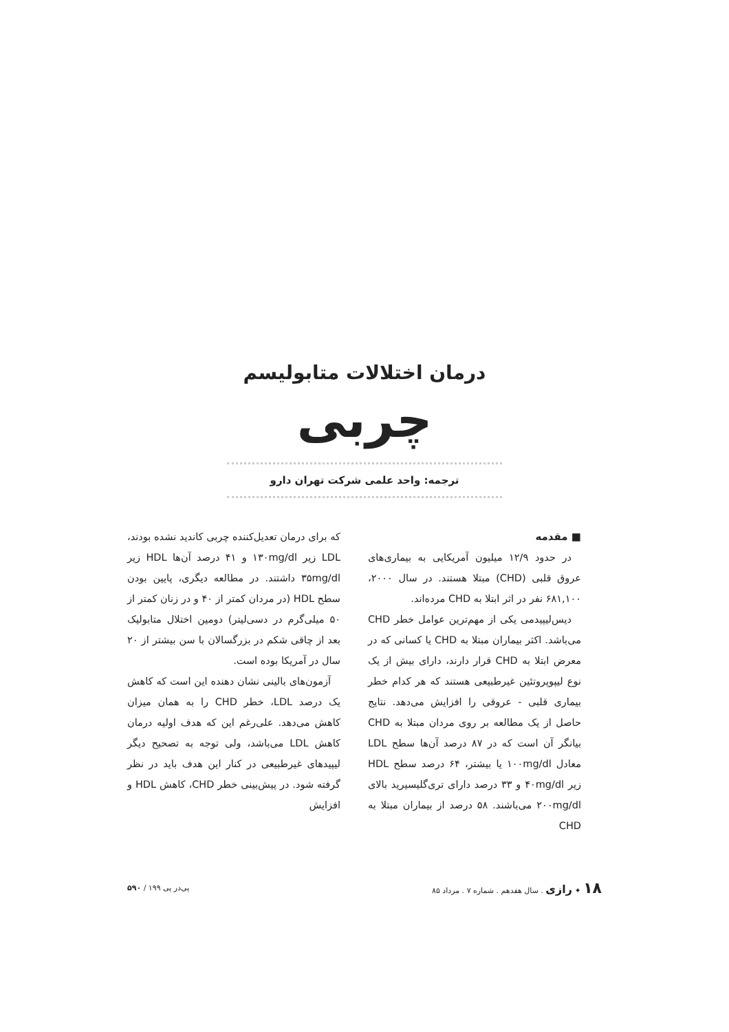درمان اختلالات متابولیسم
چربی
ترجمه: واحد علمی شرکت تهران دارو
■ مقدمه
در حدود ۱۲/۹ میلیون آمریکایی به بیماری‌های عروق قلبی (CHD) مبتلا هستند. در سال ۲۰۰۰، ۶۸۱,۱۰۰ نفر در اثر ابتلا به CHD مرده‌اند.
دیس‌لیپیدمی یکی از مهم‌ترین عوامل خطر CHD می‌باشد. اکثر بیماران مبتلا به CHD یا کسانی که در معرض ابتلا به CHD قرار دارند، دارای بیش از یک نوع لیپوپروتئین غیرطبیعی هستند که هر کدام خطر بیماری قلبی - عروقی را افزایش می‌دهد. نتایج حاصل از یک مطالعه بر روی مردان مبتلا به CHD بیانگر آن است که در ۸۷ درصد آن‌ها سطح LDL معادل ۱۰۰mg/dl یا بیشتر، ۶۴ درصد سطح HDL زیر ۴۰mg/dl و ۳۳ درصد دارای تری‌گلیسیرید بالای ۲۰۰mg/dl می‌باشند. ۵۸ درصد از بیماران مبتلا به CHD
که برای درمان تعدیل‌کننده چربی کاندید نشده بودند، LDL زیر ۱۳۰mg/dl و ۴۱ درصد آن‌ها HDL زیر ۳۵mg/dl داشتند. در مطالعه دیگری، پایین بودن سطح HDL (در مردان کمتر از ۴۰ و در زنان کمتر از ۵۰ میلی‌گرم در دسی‌لیتر) دومین اختلال متابولیک بعد از چاقی شکم در بزرگسالان با سن بیشتر از ۲۰ سال در آمریکا بوده است.
آزمون‌های بالینی نشان دهنده این است که کاهش یک درصد LDL، خطر CHD را به همان میزان کاهش می‌دهد. علی‌رغم این که هدف اولیه درمان کاهش LDL می‌باشد، ولی توجه به تصحیح دیگر لیپیدهای غیرطبیعی در کنار این هدف باید در نظر گرفته شود. در پیش‌بینی خطر CHD، کاهش HDL و افزایش
۱۸ ✦ رازی . سال هفدهم . شماره ۷ . مرداد ۸۵
پی‌در پی ۱۹۹ / ۵۹۰